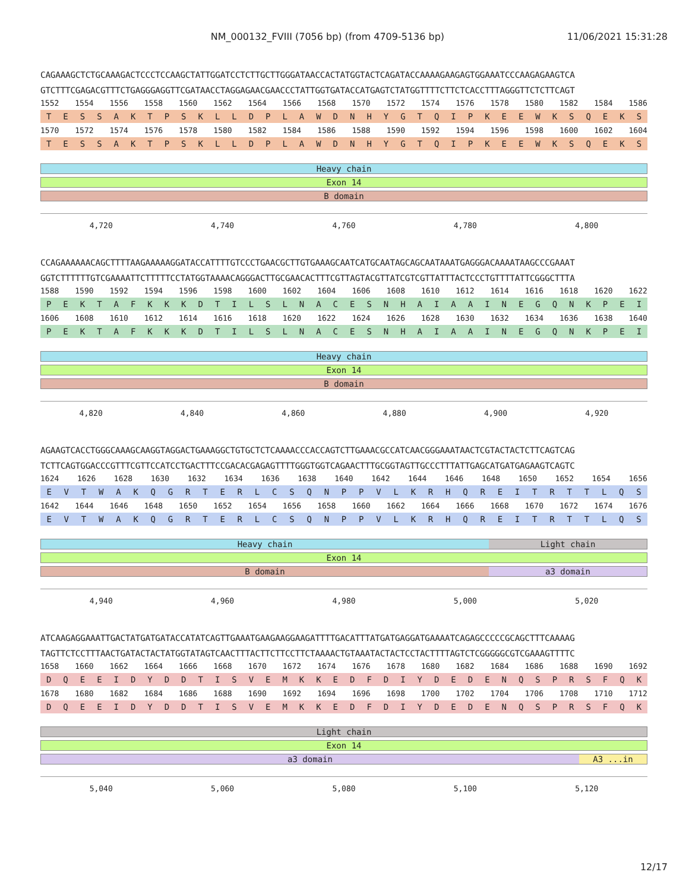NM_000132_FVIII (7056 bp) (from 4709-5136 bp)
11/06/2021 15:31:28
CAGAAAGCTCTGCAAAGACTCCCTCCAAGCTATTGGATCCTCTTGCTTGGGATAACCACTATGGTACTCAGATACCAAAAGAAGAGTGGAAATCCCAAGAGAAGTCA
GTCTTTCGAGACGTTTCTGAGGGAGGTTCGATAACCTAGGAGAACGAACCCTATTGGTGATACCATGAGTCTATGGTTTTCTTCTCACCTTTAGGGTTCTCTTCAGT
1552 1554 1556 1558 1560 1562 1564 1566 1568 1570 1572 1574 1576 1578 1580 1582 1584 1586
TESSAKTPSKLLDPLAWDNHYGTQIPKEEWKSQEKS
1570 1572 1574 1576 1578 1580 1582 1584 1586 1588 1590 1592 1594 1596 1598 1600 1602 1604
TESSAKTPSKLLDPLAWDNHYGTQIPKEEWKSQEKS
Heavy chain
Exon 14
B domain
4,720 4,740 4,760 4,780 4,800
CCAGAAAAAACAGCTTTTAAGAAAAAGGATACCATTTTGTCCCTGAACGCTTGTGAAAGCAATCATGCAATAGCAGCAATAAATGAGGGACAAAATAAGCCCGAAAT
GGTCTTTTTTGTCGAAAATTCTTTTTCCTATGGTAAAACAGGGACTTGCGAACACTTTCGTTAGTACGTTATCGTCGTTATTTACTCCCTGTTTTATTCGGGCTTTA
1588 1590 1592 1594 1596 1598 1600 1602 1604 1606 1608 1610 1612 1614 1616 1618 1620 1622
PEKTAFKKKDTILSLNACESNHAIAAINEGQNKPEI
1606 1608 1610 1612 1614 1616 1618 1620 1622 1624 1626 1628 1630 1632 1634 1636 1638 1640
PEKTAFKKKDTILSLNACESNHAIAAINEGQNKPEI
Heavy chain
Exon 14
B domain
4,820 4,840 4,860 4,880 4,900 4,920
AGAAGTCACCTGGGCAAAGCAAGGTAGGACTGAAAGGCTGTGCTCTCAAAACCCACCAGTCTTGAAACGCCATCAACGGGAAATAACTCGTACTACTCTTCAGTCAG
TCTTCAGTGGACCCGTTTCGTTCCATCCTGACTTTCCGACACGAGAGTTTTGGGTGGTCAGAACTTTGCGGTAGTTGCCCTTTATTGAGCATGATGAGAAGTCAGTC
1624 1626 1628 1630 1632 1634 1636 1638 1640 1642 1644 1646 1648 1650 1652 1654 1656
EVTWAKQGRTERLCSQNPPVLKRHQREITRTTLQS
1642 1644 1646 1648 1650 1652 1654 1656 1658 1660 1662 1664 1666 1668 1670 1672 1674 1676
EVTWAKQGRTERLCSQNPPVLKRHQREITRTTLQS
Heavy chain Light chain
Exon 14
B domain a3 domain
4,940 4,960 4,980 5,000 5,020
ATCAAGAGGAAATTGACTATGATGATACCATATCAGTTGAAATGAAGAAGGAAGATTTTGACATTTATGATGAGGATGAAAATCAGAGCCCCCGCAGCTTTCAAAAG
TAGTTCTCCTTTAACTGATACTACTATGGTATAGTCAACTTTACTTCTTCCTTCTAAAACTGTAAATACTACTCCTACTTTTAGTCTCGGGGGCGTCGAAAGTTTTC
1658 1660 1662 1664 1666 1668 1670 1672 1674 1676 1678 1680 1682 1684 1686 1688 1690 1692
DQEEIDYDDTISVEMKKEDFDIYDEDENQSPRSFQK
1678 1680 1682 1684 1686 1688 1690 1692 1694 1696 1698 1700 1702 1704 1706 1708 1710 1712
DQEEIDYDDTISVEMKKEDFDIYDEDENQSPRSFQK
Light chain
Exon 14
a3 domain A3 ...in
5,040 5,060 5,080 5,100 5,120
12/17